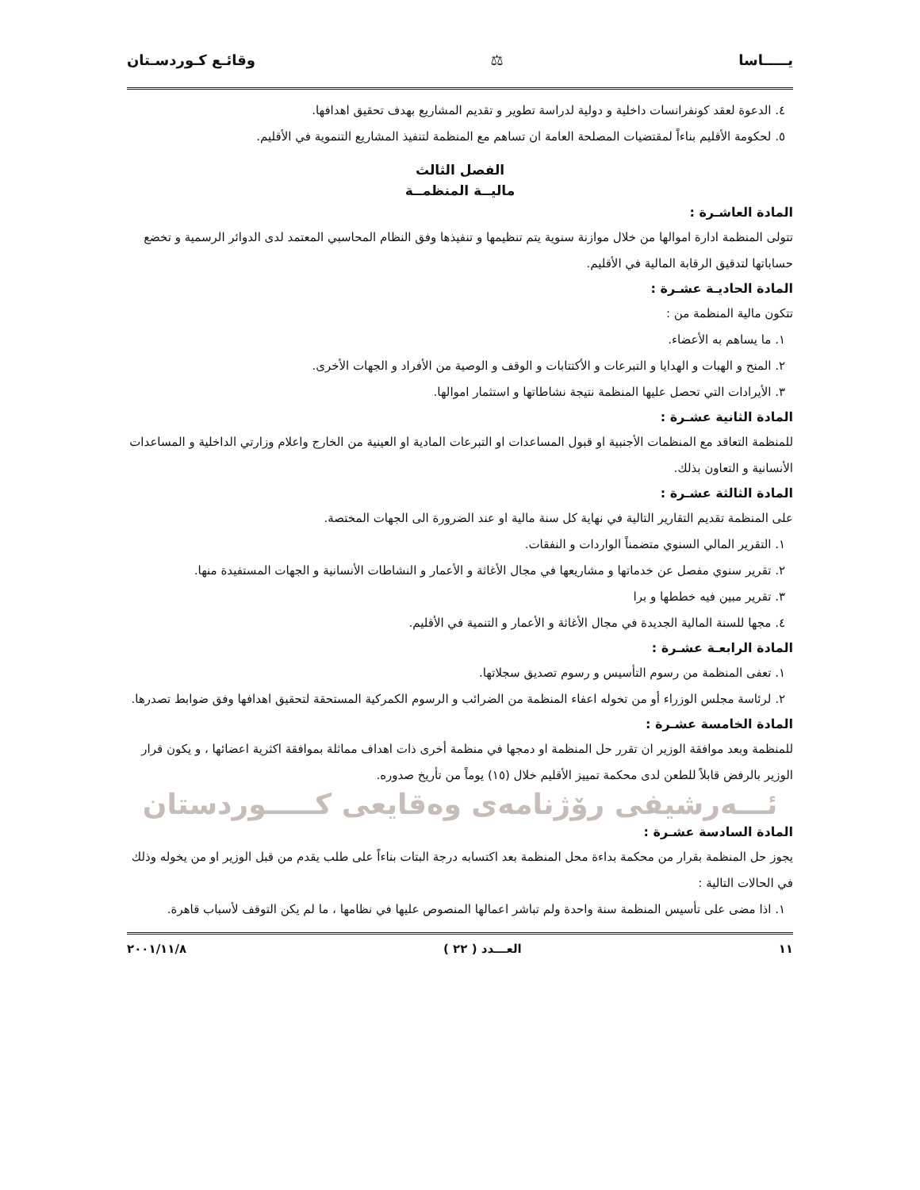يـــــاسا ⚖ وقائـع كـوردسـتان
٤. الدعوة لعقد كونفرانسات داخلية و دولية لدراسة تطوير و تقديم المشاريع بهدف تحقيق اهدافها.
٥. لحكومة الأقليم بناءاً لمقتضيات المصلحة العامة ان تساهم مع المنظمة لتنفيذ المشاريع التنموية في الأقليم.
الفصل الثالث
ماليــة المنظمــة
المادة العاشـرة :
تتولى المنظمة ادارة اموالها من خلال موازنة سنوية يتم تنظيمها و تنفيذها وفق النظام المحاسبي المعتمد لدى الدوائر الرسمية و تخضع حساباتها لتدقيق الرقابة المالية في الأقليم.
المادة الحاديـة عشـرة :
تتكون مالية المنظمة من :
١. ما يساهم به الأعضاء.
٢. المنح و الهبات و الهدايا و التبرعات و الأكتتابات و الوقف و الوصية من الأفراد و الجهات الأخرى.
٣. الأيرادات التي تحصل عليها المنظمة نتيجة نشاطاتها و استثمار اموالها.
المادة الثانية عشـرة :
للمنظمة التعاقد مع المنظمات الأجنبية او قبول المساعدات او التبرعات المادية او العينية من الخارج واعلام وزارتي الداخلية و المساعدات الأنسانية و التعاون بذلك.
المادة الثالثة عشـرة :
على المنظمة تقديم التقارير التالية في نهاية كل سنة مالية او عند الضرورة الى الجهات المختصة.
١. التقرير المالي السنوي متضمناً الواردات و النفقات.
٢. تقرير سنوي مفصل عن خدماتها و مشاريعها في مجال الأغاثة و الأعمار و النشاطات الأنسانية و الجهات المستفيدة منها.
٣. تقرير مبين فيه خططها و برا
٤. مجها للسنة المالية الجديدة في مجال الأغاثة و الأعمار و التنمية في الأقليم.
المادة الرابعـة عشـرة :
١. تعفى المنظمة من رسوم التأسيس و رسوم تصديق سجلاتها.
٢. لرئاسة مجلس الوزراء أو من تخوله اعفاء المنظمة من الضرائب و الرسوم الكمركية المستحقة لتحقيق اهدافها وفق ضوابط تصدرها.
المادة الخامسة عشـرة :
للمنظمة وبعد موافقة الوزير ان تقرر حل المنظمة او دمجها في منظمة أخرى ذات اهداف مماثلة بموافقة اكثرية اعضائها ، و يكون قرار الوزير بالرفض قابلاً للطعن لدى محكمة تمييز الأقليم خلال (١٥) يوماً من تأريخ صدوره.
ئـــەرشيفى رۆژنامەى وەقايعى كـــــوردستان
المادة السادسة عشـرة :
يجوز حل المنظمة بقرار من محكمة بداءة محل المنظمة بعد اكتسابه درجة البتات بناءاً على طلب يقدم من قبل الوزير او من يخوله وذلك في الحالات التالية :
١. اذا مضى على تأسيس المنظمة سنة واحدة ولم تباشر اعمالها المنصوص عليها في نظامها ، ما لم يكن التوقف لأسباب قاهرة.
١١ العـــدد ( ٢٢ ) ٢٠٠١/١١/٨